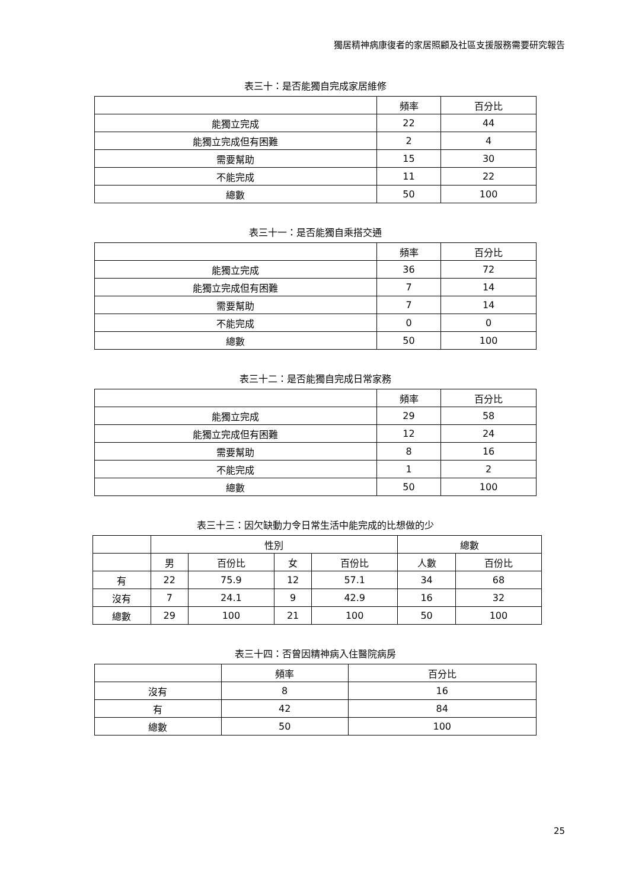獨居精神病康復者的家居照顧及社區支援服務需要研究報告
表三十：是否能獨自完成家居維修
| | 頻率 | 百分比 |
| --- | --- | --- |
| 能獨立完成 | 22 | 44 |
| 能獨立完成但有困難 | 2 | 4 |
| 需要幫助 | 15 | 30 |
| 不能完成 | 11 | 22 |
| 總數 | 50 | 100 |
表三十一：是否能獨自乘搭交通
| | 頻率 | 百分比 |
| --- | --- | --- |
| 能獨立完成 | 36 | 72 |
| 能獨立完成但有困難 | 7 | 14 |
| 需要幫助 | 7 | 14 |
| 不能完成 | 0 | 0 |
| 總數 | 50 | 100 |
表三十二：是否能獨自完成日常家務
| | 頻率 | 百分比 |
| --- | --- | --- |
| 能獨立完成 | 29 | 58 |
| 能獨立完成但有困難 | 12 | 24 |
| 需要幫助 | 8 | 16 |
| 不能完成 | 1 | 2 |
| 總數 | 50 | 100 |
表三十三：因欠缺動力令日常生活中能完成的比想做的少
| | 性別 | | | | 總數 | |
| --- | --- | --- | --- | --- | --- | --- |
| | 男 | 百份比 | 女 | 百份比 | 人數 | 百份比 |
| 有 | 22 | 75.9 | 12 | 57.1 | 34 | 68 |
| 沒有 | 7 | 24.1 | 9 | 42.9 | 16 | 32 |
| 總數 | 29 | 100 | 21 | 100 | 50 | 100 |
表三十四：否曾因精神病入住醫院病房
| | 頻率 | 百分比 |
| --- | --- | --- |
| 沒有 | 8 | 16 |
| 有 | 42 | 84 |
| 總數 | 50 | 100 |
25